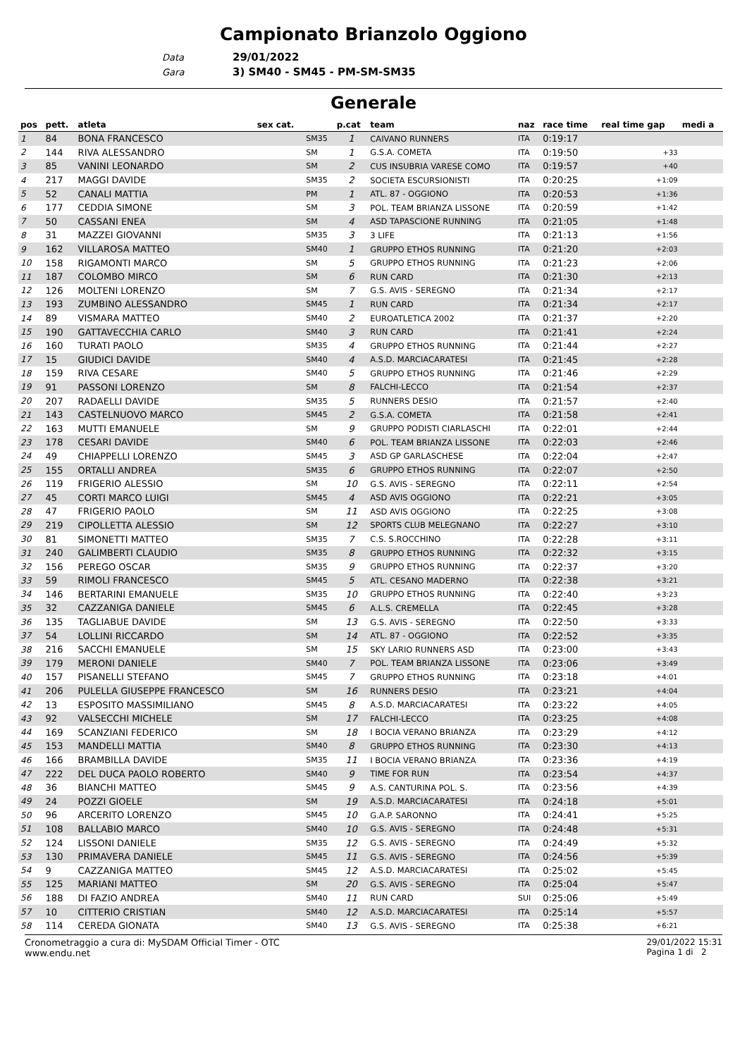Campionato Brianzolo Oggiono
Data 29/01/2022
Gara 3) SM40 - SM45 - PM-SM-SM35
Generale
| pos | pett. | atleta | sex cat. | | p.cat | team | naz | race time | real time gap | medi a |
| --- | --- | --- | --- | --- | --- | --- | --- | --- | --- | --- |
| 1 | 84 | BONA FRANCESCO | | SM35 | 1 | CAIVANO RUNNERS | ITA | 0:19:17 | | |
| 2 | 144 | RIVA ALESSANDRO | | SM | 1 | G.S.A. COMETA | ITA | 0:19:50 | +33 | |
| 3 | 85 | VANINI LEONARDO | | SM | 2 | CUS INSUBRIA VARESE COMO | ITA | 0:19:57 | +40 | |
| 4 | 217 | MAGGI DAVIDE | | SM35 | 2 | SOCIETA ESCURSIONISTI | ITA | 0:20:25 | +1:09 | |
| 5 | 52 | CANALI MATTIA | | PM | 1 | ATL. 87 - OGGIONO | ITA | 0:20:53 | +1:36 | |
| 6 | 177 | CEDDIA SIMONE | | SM | 3 | POL. TEAM BRIANZA LISSONE | ITA | 0:20:59 | +1:42 | |
| 7 | 50 | CASSANI ENEA | | SM | 4 | ASD TAPASCIONE RUNNING | ITA | 0:21:05 | +1:48 | |
| 8 | 31 | MAZZEI GIOVANNI | | SM35 | 3 | 3 LIFE | ITA | 0:21:13 | +1:56 | |
| 9 | 162 | VILLAROSA MATTEO | | SM40 | 1 | GRUPPO ETHOS RUNNING | ITA | 0:21:20 | +2:03 | |
| 10 | 158 | RIGAMONTI MARCO | | SM | 5 | GRUPPO ETHOS RUNNING | ITA | 0:21:23 | +2:06 | |
| 11 | 187 | COLOMBO MIRCO | | SM | 6 | RUN CARD | ITA | 0:21:30 | +2:13 | |
| 12 | 126 | MOLTENI LORENZO | | SM | 7 | G.S. AVIS - SEREGNO | ITA | 0:21:34 | +2:17 | |
| 13 | 193 | ZUMBINO ALESSANDRO | | SM45 | 1 | RUN CARD | ITA | 0:21:34 | +2:17 | |
| 14 | 89 | VISMARA MATTEO | | SM40 | 2 | EUROATLETICA 2002 | ITA | 0:21:37 | +2:20 | |
| 15 | 190 | GATTAVECCHIA CARLO | | SM40 | 3 | RUN CARD | ITA | 0:21:41 | +2:24 | |
| 16 | 160 | TURATI PAOLO | | SM35 | 4 | GRUPPO ETHOS RUNNING | ITA | 0:21:44 | +2:27 | |
| 17 | 15 | GIUDICI DAVIDE | | SM40 | 4 | A.S.D. MARCIACARATESI | ITA | 0:21:45 | +2:28 | |
| 18 | 159 | RIVA CESARE | | SM40 | 5 | GRUPPO ETHOS RUNNING | ITA | 0:21:46 | +2:29 | |
| 19 | 91 | PASSONI LORENZO | | SM | 8 | FALCHI-LECCO | ITA | 0:21:54 | +2:37 | |
| 20 | 207 | RADAELLI DAVIDE | | SM35 | 5 | RUNNERS DESIO | ITA | 0:21:57 | +2:40 | |
| 21 | 143 | CASTELNUOVO MARCO | | SM45 | 2 | G.S.A. COMETA | ITA | 0:21:58 | +2:41 | |
| 22 | 163 | MUTTI EMANUELE | | SM | 9 | GRUPPO PODISTI CIARLASCHI | ITA | 0:22:01 | +2:44 | |
| 23 | 178 | CESARI DAVIDE | | SM40 | 6 | POL. TEAM BRIANZA LISSONE | ITA | 0:22:03 | +2:46 | |
| 24 | 49 | CHIAPPELLI LORENZO | | SM45 | 3 | ASD GP GARLASCHESE | ITA | 0:22:04 | +2:47 | |
| 25 | 155 | ORTALLI ANDREA | | SM35 | 6 | GRUPPO ETHOS RUNNING | ITA | 0:22:07 | +2:50 | |
| 26 | 119 | FRIGERIO ALESSIO | | SM | 10 | G.S. AVIS - SEREGNO | ITA | 0:22:11 | +2:54 | |
| 27 | 45 | CORTI MARCO LUIGI | | SM45 | 4 | ASD AVIS OGGIONO | ITA | 0:22:21 | +3:05 | |
| 28 | 47 | FRIGERIO PAOLO | | SM | 11 | ASD AVIS OGGIONO | ITA | 0:22:25 | +3:08 | |
| 29 | 219 | CIPOLLETTA ALESSIO | | SM | 12 | SPORTS CLUB MELEGNANO | ITA | 0:22:27 | +3:10 | |
| 30 | 81 | SIMONETTI MATTEO | | SM35 | 7 | C.S. S.ROCCHINO | ITA | 0:22:28 | +3:11 | |
| 31 | 240 | GALIMBERTI CLAUDIO | | SM35 | 8 | GRUPPO ETHOS RUNNING | ITA | 0:22:32 | +3:15 | |
| 32 | 156 | PEREGO OSCAR | | SM35 | 9 | GRUPPO ETHOS RUNNING | ITA | 0:22:37 | +3:20 | |
| 33 | 59 | RIMOLI FRANCESCO | | SM45 | 5 | ATL. CESANO MADERNO | ITA | 0:22:38 | +3:21 | |
| 34 | 146 | BERTARINI EMANUELE | | SM35 | 10 | GRUPPO ETHOS RUNNING | ITA | 0:22:40 | +3:23 | |
| 35 | 32 | CAZZANIGA DANIELE | | SM45 | 6 | A.L.S. CREMELLA | ITA | 0:22:45 | +3:28 | |
| 36 | 135 | TAGLIABUE DAVIDE | | SM | 13 | G.S. AVIS - SEREGNO | ITA | 0:22:50 | +3:33 | |
| 37 | 54 | LOLLINI RICCARDO | | SM | 14 | ATL. 87 - OGGIONO | ITA | 0:22:52 | +3:35 | |
| 38 | 216 | SACCHI EMANUELE | | SM | 15 | SKY LARIO RUNNERS ASD | ITA | 0:23:00 | +3:43 | |
| 39 | 179 | MERONI DANIELE | | SM40 | 7 | POL. TEAM BRIANZA LISSONE | ITA | 0:23:06 | +3:49 | |
| 40 | 157 | PISANELLI STEFANO | | SM45 | 7 | GRUPPO ETHOS RUNNING | ITA | 0:23:18 | +4:01 | |
| 41 | 206 | PULELLA GIUSEPPE FRANCESCO | | SM | 16 | RUNNERS DESIO | ITA | 0:23:21 | +4:04 | |
| 42 | 13 | ESPOSITO MASSIMILIANO | | SM45 | 8 | A.S.D. MARCIACARATESI | ITA | 0:23:22 | +4:05 | |
| 43 | 92 | VALSECCHI MICHELE | | SM | 17 | FALCHI-LECCO | ITA | 0:23:25 | +4:08 | |
| 44 | 169 | SCANZIANI FEDERICO | | SM | 18 | I BOCIA VERANO BRIANZA | ITA | 0:23:29 | +4:12 | |
| 45 | 153 | MANDELLI MATTIA | | SM40 | 8 | GRUPPO ETHOS RUNNING | ITA | 0:23:30 | +4:13 | |
| 46 | 166 | BRAMBILLA DAVIDE | | SM35 | 11 | I BOCIA VERANO BRIANZA | ITA | 0:23:36 | +4:19 | |
| 47 | 222 | DEL DUCA PAOLO ROBERTO | | SM40 | 9 | TIME FOR RUN | ITA | 0:23:54 | +4:37 | |
| 48 | 36 | BIANCHI MATTEO | | SM45 | 9 | A.S. CANTURINA POL. S. | ITA | 0:23:56 | +4:39 | |
| 49 | 24 | POZZI GIOELE | | SM | 19 | A.S.D. MARCIACARATESI | ITA | 0:24:18 | +5:01 | |
| 50 | 96 | ARCERITO LORENZO | | SM45 | 10 | G.A.P. SARONNO | ITA | 0:24:41 | +5:25 | |
| 51 | 108 | BALLABIO MARCO | | SM40 | 10 | G.S. AVIS - SEREGNO | ITA | 0:24:48 | +5:31 | |
| 52 | 124 | LISSONI DANIELE | | SM35 | 12 | G.S. AVIS - SEREGNO | ITA | 0:24:49 | +5:32 | |
| 53 | 130 | PRIMAVERA DANIELE | | SM45 | 11 | G.S. AVIS - SEREGNO | ITA | 0:24:56 | +5:39 | |
| 54 | 9 | CAZZANIGA MATTEO | | SM45 | 12 | A.S.D. MARCIACARATESI | ITA | 0:25:02 | +5:45 | |
| 55 | 125 | MARIANI MATTEO | | SM | 20 | G.S. AVIS - SEREGNO | ITA | 0:25:04 | +5:47 | |
| 56 | 188 | DI FAZIO ANDREA | | SM40 | 11 | RUN CARD | SUI | 0:25:06 | +5:49 | |
| 57 | 10 | CITTERIO CRISTIAN | | SM40 | 12 | A.S.D. MARCIACARATESI | ITA | 0:25:14 | +5:57 | |
| 58 | 114 | CEREDA GIONATA | | SM40 | 13 | G.S. AVIS - SEREGNO | ITA | 0:25:38 | +6:21 | |
Cronometraggio a cura di: MySDAM Official Timer - OTC
www.endu.net
29/01/2022 15:31
Pagina 1 di 2